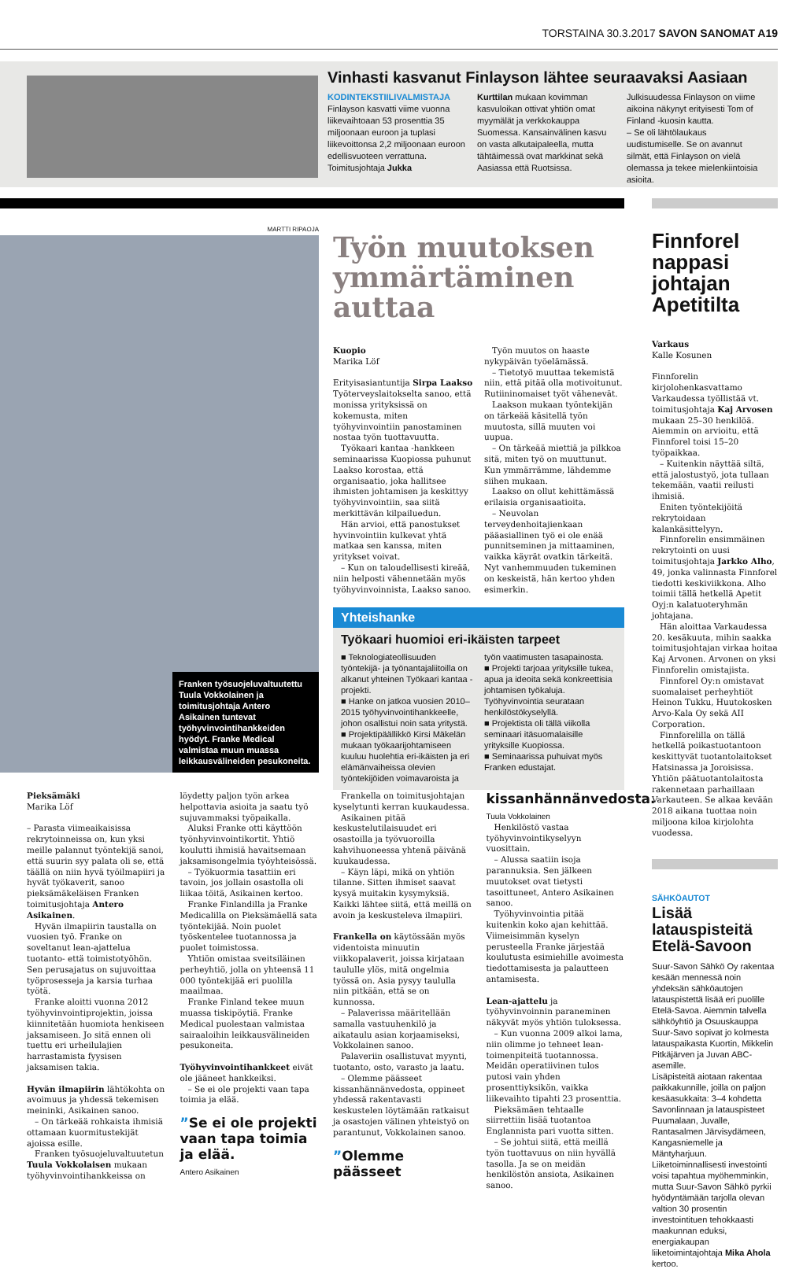TORSTAINA 30.3.2017 SAVON SANOMAT A19
Vinhasti kasvanut Finlayson lähtee seuraavaksi Aasiaan
KODINTEKSTIILIVALMISTAJA Finlayson kasvatti viime vuonna liikevaihtoaan 53 prosenttia 35 miljoonaan euroon ja tuplasi liikevoittonsa 2,2 miljoonaan euroon edellisvuoteen verrattuna. Toimitusjohtaja Jukka
Kurttilan mukaan kovimman kasvuloikan ottivat yhtiön omat myymälät ja verkkokauppa Suomessa. Kansainvälinen kasvu on vasta alkutaipaleella, mutta tähtäimessä ovat markkinat sekä Aasiassa että Ruotsissa.
Julkisuudessa Finlayson on viime aikoina näkynyt erityisesti Tom of Finland -kuosin kautta.
– Se oli lähtölaukaus uudistumiselle. Se on avannut silmät, että Finlayson on vielä olemassa ja tekee mielenkiintoisia asioita.
MARTTI RIPAOJA
Franken työsuojeluvaltuutettu Tuula Vokkolainen ja toimitusjohtaja Antero Asikainen tuntevat työhyvinvointihankkeiden hyödyt. Franke Medical valmistaa muun muassa leikkausvälineiden pesukoneita.
Työn muutoksen ymmärtäminen auttaa
Kuopio
Marika Löf
Erityisasiantuntija Sirpa Laakso Työterveyslaitokselta sanoo, että monissa yrityksissä on kokemusta, miten työhyvinvointiin panostaminen nostaa työn tuottavuutta.
Työkaari kantaa -hankkeen seminaarissa Kuopiossa puhunut Laakso korostaa, että organisaatio, joka hallitsee ihmisten johtamisen ja keskittyy työhyvinvointiin, saa siitä merkittävän kilpailuedun.
Hän arvioi, että panostukset hyvinvointiin kulkevat yhtä matkaa sen kanssa, miten yritykset voivat.
– Kun on taloudellisesti kireää, niin helposti vähennetään myös työhyvinvoinnista, Laakso sanoo.
Työn muutos on haaste nykypäivän työelämässä.
– Tietotyö muuttaa tekemistä niin, että pitää olla motivoitunut. Rutiininomaiset työt vähenevät.
Laakson mukaan työntekijän on tärkeää käsitellä työn muutosta, sillä muuten voi uupua.
– On tärkeää miettiä ja pilkkoa sitä, miten työ on muuttunut. Kun ymmärrämme, lähdemme siihen mukaan.
Laakso on ollut kehittämässä erilaisia organisaatioita.
– Neuvolan terveydenhoitajienkaan pääasiallinen työ ei ole enää punnitseminen ja mittaaminen, vaikka käyrät ovatkin tärkeitä. Nyt vanhemmuuden tukeminen on keskeistä, hän kertoo yhden esimerkin.
Yhteishanke
Työkaari huomioi eri-ikäisten tarpeet
■ Teknologiateollisuuden työntekijä- ja työnantajaliitoilla on alkanut yhteinen Työkaari kantaa -projekti.
■ Hanke on jatkoa vuosien 2010–2015 työhyvinvointihankkeelle, johon osallistui noin sata yritystä.
■ Projektipäällikkö Kirsi Mäkelän mukaan työkaarijohtamiseen kuuluu huolehtia eri-ikäisten ja eri elämänvaiheissa olevien työntekijöiden voimavaroista ja työn vaatimusten tasapainosta.
■ Projekti tarjoaa yrityksille tukea, apua ja ideoita sekä konkreettisia johtamisen työkaluja. Työhyvinvointia seurataan henkilöstökyselyllä.
■ Projektista oli tällä viikolla seminaari itäsuomalaisille yrityksille Kuopiossa.
■ Seminaarissa puhuivat myös Franken edustajat.
Finnforel nappasi johtajan Apetitilta
Varkaus
Kalle Kosunen
Finnforelin kirjolohenkasvattamo Varkaudessa työllistää vt. toimitusjohtaja Kaj Arvosen mukaan 25–30 henkilöä. Aiemmin on arvioitu, että Finnforel toisi 15–20 työpaikkaa.
– Kuitenkin näyttää siltä, että jalostustyö, jota tullaan tekemään, vaatii reilusti ihmisiä.
Eniten työntekijöitä rekrytoidaan kalankäsittelyyn.
Finnforelin ensimmäinen rekrytointi on uusi toimitusjohtaja Jarkko Alho, 49, jonka valinnasta Finnforel tiedotti keskiviikkona. Alho toimii tällä hetkellä Apetit Oyj:n kalatuoteryhmän johtajana.
Hän aloittaa Varkaudessa 20. kesäkuuta, mihin saakka toimitusjohtajan virkaa hoitaa Kaj Arvonen. Arvonen on yksi Finnforelin omistajista.
Finnforel Oy:n omistavat suomalaiset perheyhtiöt Heinon Tukku, Huutokosken Arvo-Kala Oy sekä AII Corporation.
Finnforelilla on tällä hetkellä poikastuotantoon keskittyvät tuotantolaitokset Hatsinassa ja Joroisissa. Yhtiön päätuotantolaitosta rakennetaan parhaillaan Varkauteen. Se alkaa kevään 2018 aikana tuottaa noin miljoona kiloa kirjolohta vuodessa.
SÄHKÖAUTOT
Lisää latauspisteitä Etelä-Savoon
Suur-Savon Sähkö Oy rakentaa kesään mennessä noin yhdeksän sähköautojen latauspistettä lisää eri puolille Etelä-Savoa. Aiemmin talvella sähköyhtiö ja Osuuskauppa Suur-Savo sopivat jo kolmesta latauspaikasta Kuortin, Mikkelin Pitkäjärven ja Juvan ABC-asemille.
Lisäpisteitä aiotaan rakentaa paikkakunnille, joilla on paljon kesäasukkaita: 3–4 kohdetta Savonlinnaan ja latauspisteet Puumalaan, Juvalle, Rantasalmen Järvisydämeen, Kangasniemelle ja Mäntyharjuun.
Liiketoiminnallisesti investointi voisi tapahtua myöhemminkin, mutta Suur-Savon Sähkö pyrkii hyödyntämään tarjolla olevan valtion 30 prosentin investointituen tehokkaasti maakunnan eduksi, energiakaupan liiketoimintajohtaja Mika Ahola kertoo.
Pieksämäki
Marika Löf
– Parasta viimeaikaisissa rekrytoinneissa on, kun yksi meille palannut työntekijä sanoi, että suurin syy palata oli se, että täällä on niin hyvä työilmapiiri ja hyvät työkaverit, sanoo pieksämäkeläisen Franken toimitusjohtaja Antero Asikainen.
Hyvän ilmapiirin taustalla on vuosien työ. Franke on soveltanut lean-ajattelua tuotanto- että toimistotyöhön. Sen perusajatus on sujuvoittaa työprosesseja ja karsia turhaa työtä.
Franke aloitti vuonna 2012 työhyvinvointiprojektin, joissa kiinnitetään huomiota henkiseen jaksamiseen. Jo sitä ennen oli tuettu eri urheilulajien harrastamista fyysisen jaksamisen takia.
Hyvän ilmapiirin lähtökohta on avoimuus ja yhdessä tekemisen meininki, Asikainen sanoo.
– On tärkeää rohkaista ihmisiä ottamaan kuormitustekijät ajoissa esille.
Franken työsuojeluvaltuutetun Tuula Vokkolaisen mukaan työhyvinvointihankkeissa on löydetty paljon työn arkea helpottavia asioita ja saatu työ sujuvammaksi työpaikalla.
Aluksi Franke otti käyttöön työnhyvinvointikortit. Yhtiö koulutti ihmisiä havaitsemaan jaksamisongelmia työyhteisössä.
– Työkuormia tasattiin eri tavoin, jos jollain osastolla oli liikaa töitä, Asikainen kertoo.
Franke Finlandilla ja Franke Medicalilla on Pieksämäellä sata työntekijää. Noin puolet työskentelee tuotannossa ja puolet toimistossa.
Yhtiön omistaa sveitsiläinen perheyhtiö, jolla on yhteensä 11 000 työntekijää eri puolilla maailmaa.
Franke Finland tekee muun muassa tiskipöytiä. Franke Medical puolestaan valmistaa sairaaloihin leikkausvälineiden pesukoneita.
Työhyvinvointihankkeet eivät ole jääneet hankkeiksi.
– Se ei ole projekti vaan tapa toimia ja elää.
”Se ei ole projekti vaan tapa toimia ja elää.
Antero Asikainen
Frankella on toimitusjohtajan kyselytunti kerran kuukaudessa.
Asikainen pitää keskustelutilaisuudet eri osastoilla ja työvuoroilla kahvihuoneessa yhtenä päivänä kuukaudessa.
– Käyn läpi, mikä on yhtiön tilanne. Sitten ihmiset saavat kysyä muitakin kysymyksiä. Kaikki lähtee siitä, että meillä on avoin ja keskusteleva ilmapiiri.
Frankella on käytössään myös videntoista minuutin viikkopalaverit, joissa kirjataan taululle ylös, mitä ongelmia työssä on. Asia pysyy taululla niin pitkään, että se on kunnossa.
– Palaverissa määritellään samalla vastuuhenkilö ja aikataulu asian korjaamiseksi, Vokkolainen sanoo.
Palaveriin osallistuvat myynti, tuotanto, osto, varasto ja laatu.
– Olemme päässeet kissanhännänvedosta, oppineet yhdessä rakentavasti keskustelen löytämään ratkaisut ja osastojen välinen yhteistyö on parantunut, Vokkolainen sanoo.
”Olemme päässeet kissanhännänvedosta.
Tuula Vokkolainen
Henkilöstö vastaa työhyvinvointikyselyyn vuosittain.
– Alussa saatiin isoja parannuksia. Sen jälkeen muutokset ovat tietysti tasoittuneet, Antero Asikainen sanoo.
Työhyvinvointia pitää kuitenkin koko ajan kehittää. Viimeisimmän kyselyn perusteella Franke järjestää koulutusta esimiehille avoimesta tiedottamisesta ja palautteen antamisesta.
Lean-ajattelu ja työhyvinvoinnin paraneminen näkyvät myös yhtiön tuloksessa.
– Kun vuonna 2009 alkoi lama, niin olimme jo tehneet lean-toimenpiteitä tuotannossa. Meidän operatiivinen tulos putosi vain yhden prosenttiyksikön, vaikka liikevaihto tipahti 23 prosenttia.
Pieksämäen tehtaalle siirrettiin lisää tuotantoa Englannista pari vuotta sitten.
– Se johtui siitä, että meillä työn tuottavuus on niin hyvällä tasolla. Ja se on meidän henkilöstön ansiota, Asikainen sanoo.